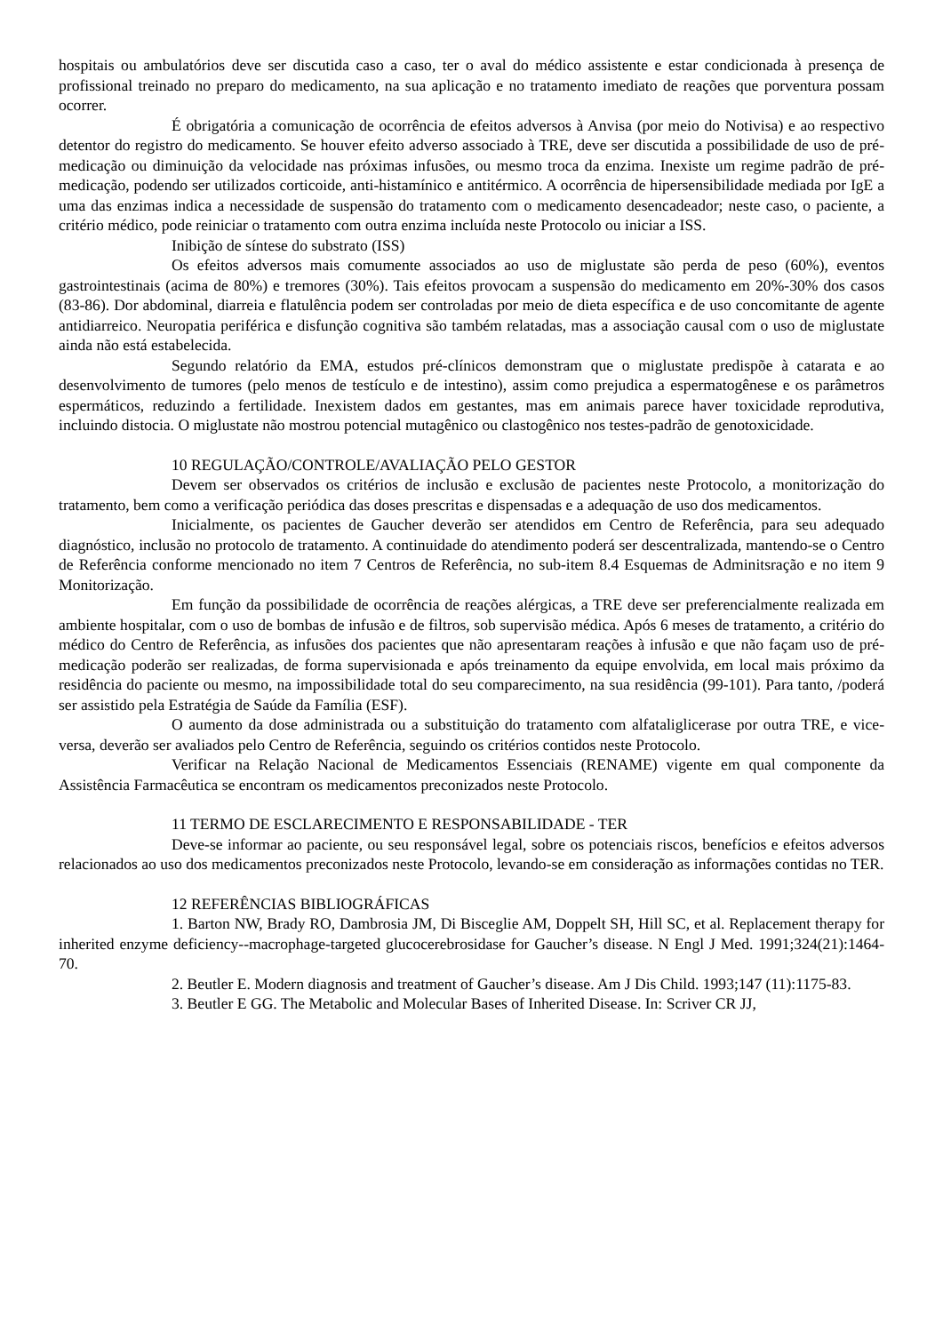hospitais ou ambulatórios deve ser discutida caso a caso, ter o aval do médico assistente e estar condicionada à presença de profissional treinado no preparo do medicamento, na sua aplicação e no tratamento imediato de reações que porventura possam ocorrer.
É obrigatória a comunicação de ocorrência de efeitos adversos à Anvisa (por meio do Notivisa) e ao respectivo detentor do registro do medicamento. Se houver efeito adverso associado à TRE, deve ser discutida a possibilidade de uso de pré-medicação ou diminuição da velocidade nas próximas infusões, ou mesmo troca da enzima. Inexiste um regime padrão de pré-medicação, podendo ser utilizados corticoide, anti-histamínico e antitérmico. A ocorrência de hipersensibilidade mediada por IgE a uma das enzimas indica a necessidade de suspensão do tratamento com o medicamento desencadeador; neste caso, o paciente, a critério médico, pode reiniciar o tratamento com outra enzima incluída neste Protocolo ou iniciar a ISS.
Inibição de síntese do substrato (ISS)
Os efeitos adversos mais comumente associados ao uso de miglustate são perda de peso (60%), eventos gastrointestinais (acima de 80%) e tremores (30%). Tais efeitos provocam a suspensão do medicamento em 20%-30% dos casos (83-86). Dor abdominal, diarreia e flatulência podem ser controladas por meio de dieta específica e de uso concomitante de agente antidiarreico. Neuropatia periférica e disfunção cognitiva são também relatadas, mas a associação causal com o uso de miglustate ainda não está estabelecida.
Segundo relatório da EMA, estudos pré-clínicos demonstram que o miglustate predispõe à catarata e ao desenvolvimento de tumores (pelo menos de testículo e de intestino), assim como prejudica a espermatogênese e os parâmetros espermáticos, reduzindo a fertilidade. Inexistem dados em gestantes, mas em animais parece haver toxicidade reprodutiva, incluindo distocia. O miglustate não mostrou potencial mutagênico ou clastogênico nos testes-padrão de genotoxicidade.
10 REGULAÇÃO/CONTROLE/AVALIAÇÃO PELO GESTOR
Devem ser observados os critérios de inclusão e exclusão de pacientes neste Protocolo, a monitorização do tratamento, bem como a verificação periódica das doses prescritas e dispensadas e a adequação de uso dos medicamentos.
Inicialmente, os pacientes de Gaucher deverão ser atendidos em Centro de Referência, para seu adequado diagnóstico, inclusão no protocolo de tratamento. A continuidade do atendimento poderá ser descentralizada, mantendo-se o Centro de Referência conforme mencionado no item 7 Centros de Referência, no sub-item 8.4 Esquemas de Adminitsração e no item 9 Monitorização.
Em função da possibilidade de ocorrência de reações alérgicas, a TRE deve ser preferencialmente realizada em ambiente hospitalar, com o uso de bombas de infusão e de filtros, sob supervisão médica. Após 6 meses de tratamento, a critério do médico do Centro de Referência, as infusões dos pacientes que não apresentaram reações à infusão e que não façam uso de pré-medicação poderão ser realizadas, de forma supervisionada e após treinamento da equipe envolvida, em local mais próximo da residência do paciente ou mesmo, na impossibilidade total do seu comparecimento, na sua residência (99-101). Para tanto, /poderá ser assistido pela Estratégia de Saúde da Família (ESF).
O aumento da dose administrada ou a substituição do tratamento com alfataliglicerase por outra TRE, e vice-versa, deverão ser avaliados pelo Centro de Referência, seguindo os critérios contidos neste Protocolo.
Verificar na Relação Nacional de Medicamentos Essenciais (RENAME) vigente em qual componente da Assistência Farmacêutica se encontram os medicamentos preconizados neste Protocolo.
11 TERMO DE ESCLARECIMENTO E RESPONSABILIDADE - TER
Deve-se informar ao paciente, ou seu responsável legal, sobre os potenciais riscos, benefícios e efeitos adversos relacionados ao uso dos medicamentos preconizados neste Protocolo, levando-se em consideração as informações contidas no TER.
12 REFERÊNCIAS BIBLIOGRÁFICAS
1. Barton NW, Brady RO, Dambrosia JM, Di Bisceglie AM, Doppelt SH, Hill SC, et al. Replacement therapy for inherited enzyme deficiency--macrophage-targeted glucocerebrosidase for Gaucher’s disease. N Engl J Med. 1991;324(21):1464-70.
2. Beutler E. Modern diagnosis and treatment of Gaucher’s disease. Am J Dis Child. 1993;147 (11):1175-83.
3. Beutler E GG. The Metabolic and Molecular Bases of Inherited Disease. In: Scriver CR JJ,